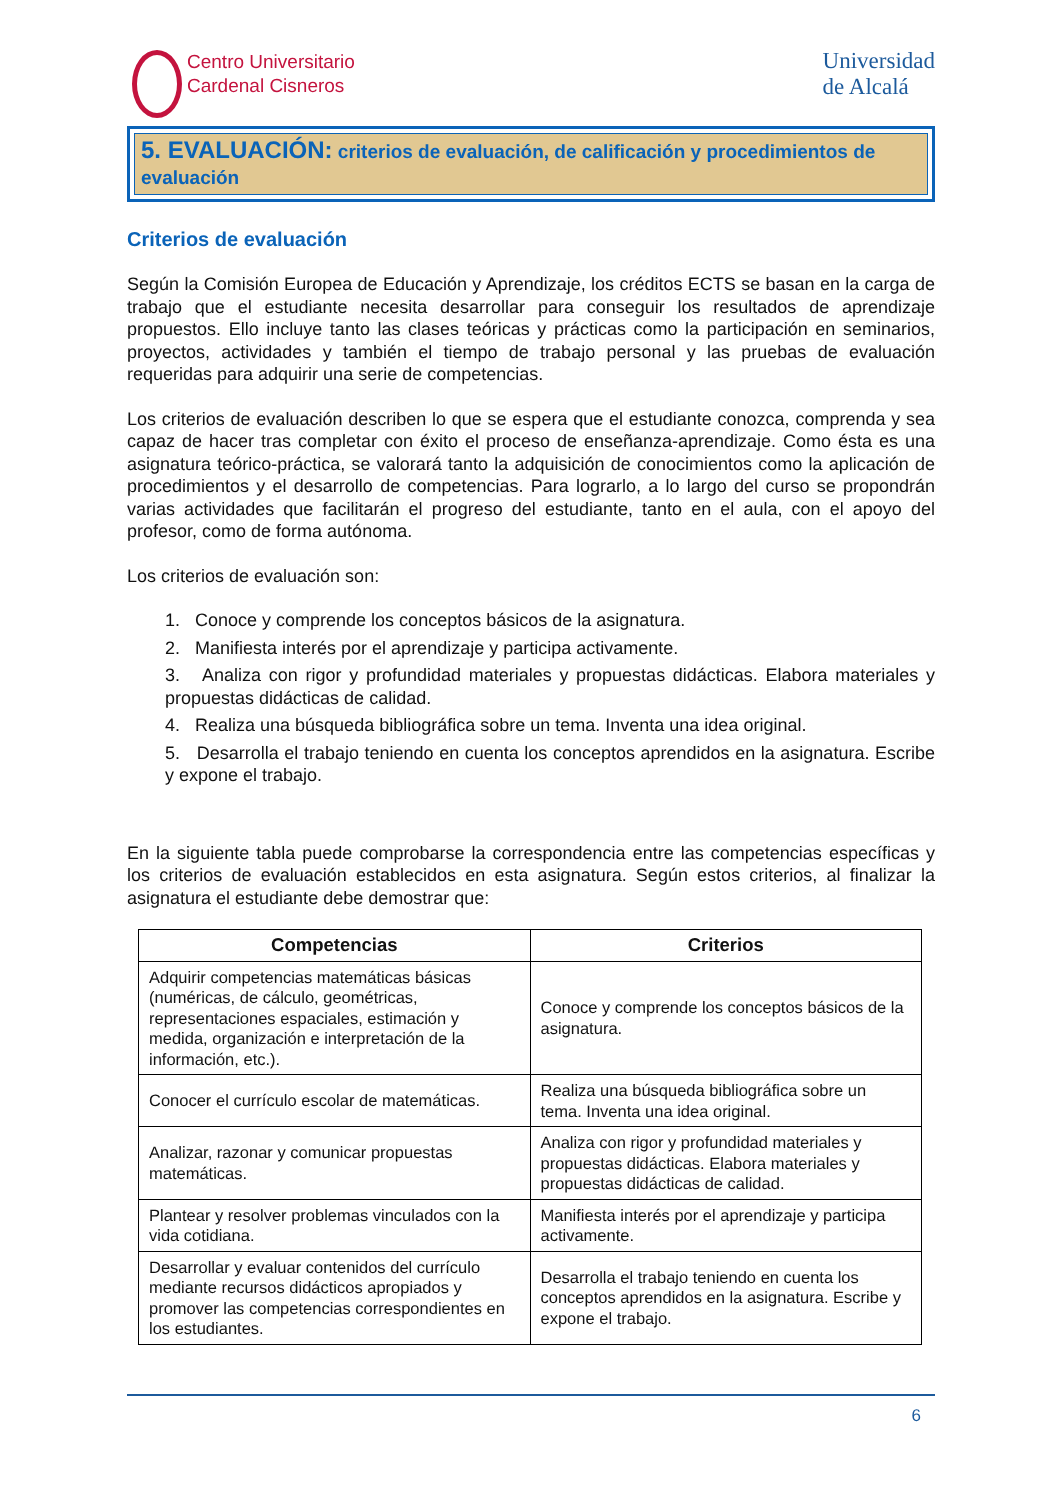Centro Universitario
Cardenal Cisneros
Universidad
de Alcalá
5. EVALUACIÓN: criterios de evaluación, de calificación y procedimientos de evaluación
Criterios de evaluación
Según la Comisión Europea de Educación y Aprendizaje, los créditos ECTS se basan en la carga de trabajo que el estudiante necesita desarrollar para conseguir los resultados de aprendizaje propuestos. Ello incluye tanto las clases teóricas y prácticas como la participación en seminarios, proyectos, actividades y también el tiempo de trabajo personal y las pruebas de evaluación requeridas para adquirir una serie de competencias.
Los criterios de evaluación describen lo que se espera que el estudiante conozca, comprenda y sea capaz de hacer tras completar con éxito el proceso de enseñanza-aprendizaje. Como ésta es una asignatura teórico-práctica, se valorará tanto la adquisición de conocimientos como la aplicación de procedimientos y el desarrollo de competencias. Para lograrlo, a lo largo del curso se propondrán varias actividades que facilitarán el progreso del estudiante, tanto en el aula, con el apoyo del profesor, como de forma autónoma.
Los criterios de evaluación son:
1. Conoce y comprende los conceptos básicos de la asignatura.
2. Manifiesta interés por el aprendizaje y participa activamente.
3. Analiza con rigor y profundidad materiales y propuestas didácticas. Elabora materiales y propuestas didácticas de calidad.
4. Realiza una búsqueda bibliográfica sobre un tema. Inventa una idea original.
5. Desarrolla el trabajo teniendo en cuenta los conceptos aprendidos en la asignatura. Escribe y expone el trabajo.
En la siguiente tabla puede comprobarse la correspondencia entre las competencias específicas y los criterios de evaluación establecidos en esta asignatura. Según estos criterios, al finalizar la asignatura el estudiante debe demostrar que:
| Competencias | Criterios |
| --- | --- |
| Adquirir competencias matemáticas básicas (numéricas, de cálculo, geométricas, representaciones espaciales, estimación y medida, organización e interpretación de la información, etc.). | Conoce y comprende los conceptos básicos de la asignatura. |
| Conocer el currículo escolar de matemáticas. | Realiza una búsqueda bibliográfica sobre un tema. Inventa una idea original. |
| Analizar, razonar y comunicar propuestas matemáticas. | Analiza con rigor y profundidad materiales y propuestas didácticas. Elabora materiales y propuestas didácticas de calidad. |
| Plantear y resolver problemas vinculados con la vida cotidiana. | Manifiesta interés por el aprendizaje y participa activamente. |
| Desarrollar y evaluar contenidos del currículo mediante recursos didácticos apropiados y promover las competencias correspondientes en los estudiantes. | Desarrolla el trabajo teniendo en cuenta los conceptos aprendidos en la asignatura. Escribe y expone el trabajo. |
6